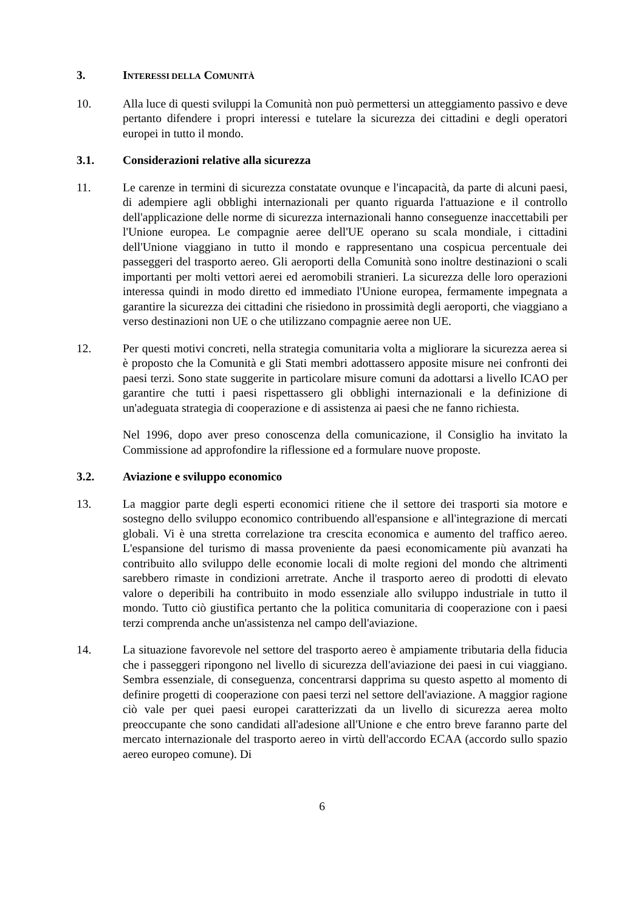3. INTERESSI DELLA COMUNITÀ
10. Alla luce di questi sviluppi la Comunità non può permettersi un atteggiamento passivo e deve pertanto difendere i propri interessi e tutelare la sicurezza dei cittadini e degli operatori europei in tutto il mondo.
3.1. Considerazioni relative alla sicurezza
11. Le carenze in termini di sicurezza constatate ovunque e l'incapacità, da parte di alcuni paesi, di adempiere agli obblighi internazionali per quanto riguarda l'attuazione e il controllo dell'applicazione delle norme di sicurezza internazionali hanno conseguenze inaccettabili per l'Unione europea. Le compagnie aeree dell'UE operano su scala mondiale, i cittadini dell'Unione viaggiano in tutto il mondo e rappresentano una cospicua percentuale dei passeggeri del trasporto aereo. Gli aeroporti della Comunità sono inoltre destinazioni o scali importanti per molti vettori aerei ed aeromobili stranieri. La sicurezza delle loro operazioni interessa quindi in modo diretto ed immediato l'Unione europea, fermamente impegnata a garantire la sicurezza dei cittadini che risiedono in prossimità degli aeroporti, che viaggiano a verso destinazioni non UE o che utilizzano compagnie aeree non UE.
12. Per questi motivi concreti, nella strategia comunitaria volta a migliorare la sicurezza aerea si è proposto che la Comunità e gli Stati membri adottassero apposite misure nei confronti dei paesi terzi. Sono state suggerite in particolare misure comuni da adottarsi a livello ICAO per garantire che tutti i paesi rispettassero gli obblighi internazionali e la definizione di un'adeguata strategia di cooperazione e di assistenza ai paesi che ne fanno richiesta.
Nel 1996, dopo aver preso conoscenza della comunicazione, il Consiglio ha invitato la Commissione ad approfondire la riflessione ed a formulare nuove proposte.
3.2. Aviazione e sviluppo economico
13. La maggior parte degli esperti economici ritiene che il settore dei trasporti sia motore e sostegno dello sviluppo economico contribuendo all'espansione e all'integrazione di mercati globali. Vi è una stretta correlazione tra crescita economica e aumento del traffico aereo. L'espansione del turismo di massa proveniente da paesi economicamente più avanzati ha contribuito allo sviluppo delle economie locali di molte regioni del mondo che altrimenti sarebbero rimaste in condizioni arretrate. Anche il trasporto aereo di prodotti di elevato valore o deperibili ha contribuito in modo essenziale allo sviluppo industriale in tutto il mondo. Tutto ciò giustifica pertanto che la politica comunitaria di cooperazione con i paesi terzi comprenda anche un'assistenza nel campo dell'aviazione.
14. La situazione favorevole nel settore del trasporto aereo è ampiamente tributaria della fiducia che i passeggeri ripongono nel livello di sicurezza dell'aviazione dei paesi in cui viaggiano. Sembra essenziale, di conseguenza, concentrarsi dapprima su questo aspetto al momento di definire progetti di cooperazione con paesi terzi nel settore dell'aviazione. A maggior ragione ciò vale per quei paesi europei caratterizzati da un livello di sicurezza aerea molto preoccupante che sono candidati all'adesione all'Unione e che entro breve faranno parte del mercato internazionale del trasporto aereo in virtù dell'accordo ECAA (accordo sullo spazio aereo europeo comune). Di
6